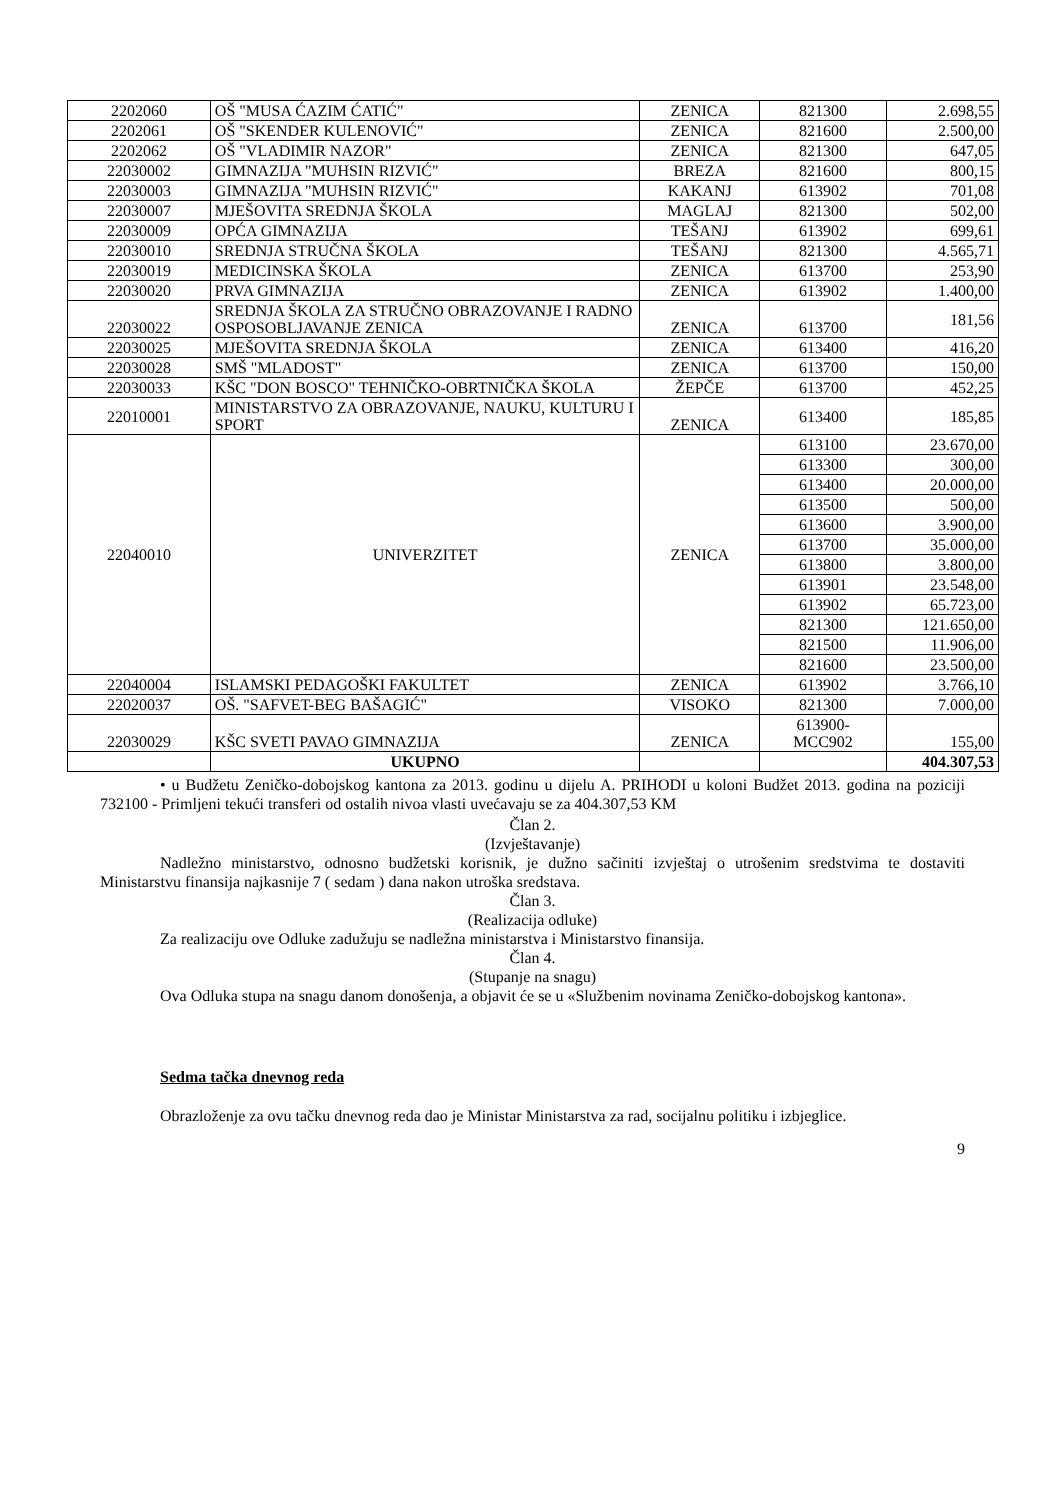| 2202060 | OŠ "MUSA ĆAZIM ĆATIĆ" | ZENICA | 821300 | 2.698,55 |
| 2202061 | OŠ "SKENDER KULENOVIĆ" | ZENICA | 821600 | 2.500,00 |
| 2202062 | OŠ "VLADIMIR NAZOR" | ZENICA | 821300 | 647,05 |
| 22030002 | GIMNAZIJA "MUHSIN RIZVIĆ" | BREZA | 821600 | 800,15 |
| 22030003 | GIMNAZIJA "MUHSIN RIZVIĆ" | KAKANJ | 613902 | 701,08 |
| 22030007 | MJEŠOVITA SREDNJA ŠKOLA | MAGLAJ | 821300 | 502,00 |
| 22030009 | OPĆA GIMNAZIJA | TEŠANJ | 613902 | 699,61 |
| 22030010 | SREDNJA STRUČNA ŠKOLA | TEŠANJ | 821300 | 4.565,71 |
| 22030019 | MEDICINSKA ŠKOLA | ZENICA | 613700 | 253,90 |
| 22030020 | PRVA GIMNAZIJA | ZENICA | 613902 | 1.400,00 |
| 22030022 | SREDNJA ŠKOLA ZA STRUČNO OBRAZOVANJE I RADNO OSPOSOBLJAVANJE ZENICA | ZENICA | 613700 | 181,56 |
| 22030025 | MJEŠOVITA SREDNJA ŠKOLA | ZENICA | 613400 | 416,20 |
| 22030028 | SMŠ "MLADOST" | ZENICA | 613700 | 150,00 |
| 22030033 | KŠC "DON BOSCO" TEHNIČKO-OBRTNIČKA ŠKOLA | ŽEPČE | 613700 | 452,25 |
| 22010001 | MINISTARSTVO ZA OBRAZOVANJE, NAUKU, KULTURU I SPORT | ZENICA | 613400 | 185,85 |
| 22040010 | UNIVERZITET | ZENICA | 613100 | 23.670,00 |
| | | | 613300 | 300,00 |
| | | | 613400 | 20.000,00 |
| | | | 613500 | 500,00 |
| | | | 613600 | 3.900,00 |
| | | | 613700 | 35.000,00 |
| | | | 613800 | 3.800,00 |
| | | | 613901 | 23.548,00 |
| | | | 613902 | 65.723,00 |
| | | | 821300 | 121.650,00 |
| | | | 821500 | 11.906,00 |
| | | | 821600 | 23.500,00 |
| 22040004 | ISLAMSKI PEDAGOŠKI FAKULTET | ZENICA | 613902 | 3.766,10 |
| 22020037 | OŠ. "SAFVET-BEG BAŠAGIĆ" | VISOKO | 821300 | 7.000,00 |
| 22030029 | KŠC SVETI PAVAO GIMNAZIJA | ZENICA | 613900- MCC902 | 155,00 |
| | UKUPNO | | | 404.307,53 |
• u Budžetu Zeničko-dobojskog kantona za 2013. godinu u dijelu A. PRIHODI u koloni Budžet 2013. godina na poziciji 732100 - Primljeni tekući transferi od ostalih nivoa vlasti uvećavaju se za 404.307,53 KM
Član 2.
(Izvještavanje)
Nadležno ministarstvo, odnosno budžetski korisnik, je dužno sačiniti izvještaj o utrošenim sredstvima te dostaviti Ministarstvu finansija najkasnije 7 ( sedam ) dana nakon utroška sredstava.
Član 3.
(Realizacija odluke)
Za realizaciju ove Odluke zadužuju se nadležna ministarstva i Ministarstvo finansija.
Član 4.
(Stupanje na snagu)
Ova Odluka stupa na snagu danom donošenja, a objavit će se u «Službenim novinama Zeničko-dobojskog kantona».
Sedma tačka dnevnog reda
Obrazloženje za ovu tačku dnevnog reda dao je Ministar Ministarstva za rad, socijalnu politiku i izbjeglice.
9